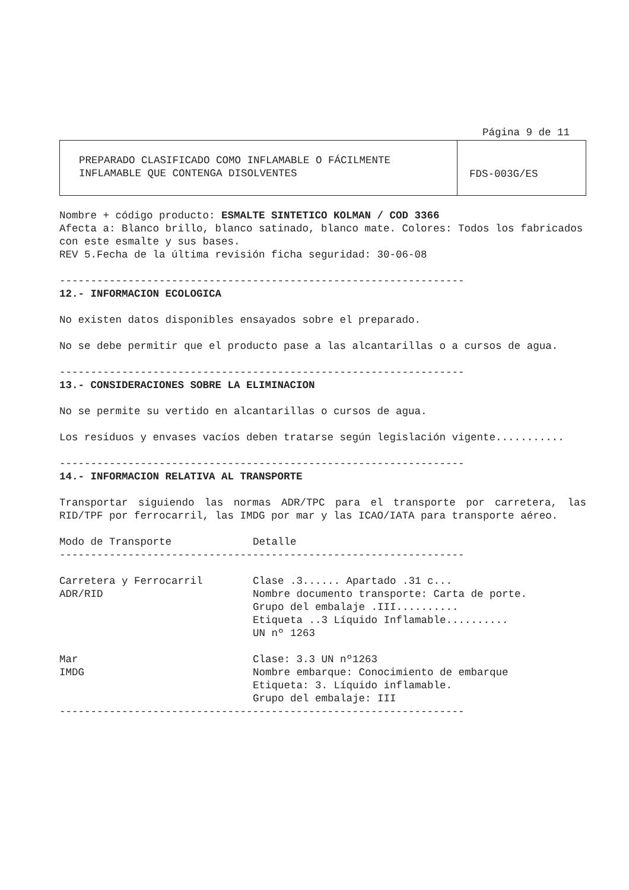Página 9 de 11
PREPARADO CLASIFICADO COMO INFLAMABLE O FÁCILMENTE
INFLAMABLE QUE CONTENGA DISOLVENTES
FDS-003G/ES
Nombre + código producto: ESMALTE SINTETICO KOLMAN / COD 3366
Afecta a: Blanco brillo, blanco satinado, blanco mate. Colores: Todos los fabricados con este esmalte y sus bases.
REV 5.Fecha de la última revisión ficha seguridad: 30-06-08
-----------------------------------------------------------------
12.- INFORMACION ECOLOGICA
No existen datos disponibles ensayados sobre el preparado.
No se debe permitir que el producto pase a las alcantarillas o a cursos de agua.
-----------------------------------------------------------------
13.- CONSIDERACIONES SOBRE LA ELIMINACION
No se permite su vertido en alcantarillas o cursos de agua.
Los residuos y envases vacíos deben tratarse según legislación vigente...........
-----------------------------------------------------------------
14.- INFORMACION RELATIVA AL TRANSPORTE
Transportar siguiendo las normas ADR/TPC para el transporte por carretera, las RID/TPF por ferrocarril, las IMDG por mar y las ICAO/IATA para transporte aéreo.
| Modo de Transporte | Detalle |
| ----------------------------------------------------------------- | |
| Carretera y Ferrocarril ADR/RID | Clase .3...... Apartado .31 c... Nombre documento transporte: Carta de porte. Grupo del embalaje .III.......... Etiqueta ..3 Líquido Inflamable.......... UN nº 1263 |
| Mar IMDG | Clase: 3.3 UN nº1263 Nombre embarque: Conocimiento de embarque Etiqueta: 3. Líquido inflamable. Grupo del embalaje: III |
| ----------------------------------------------------------------- | |